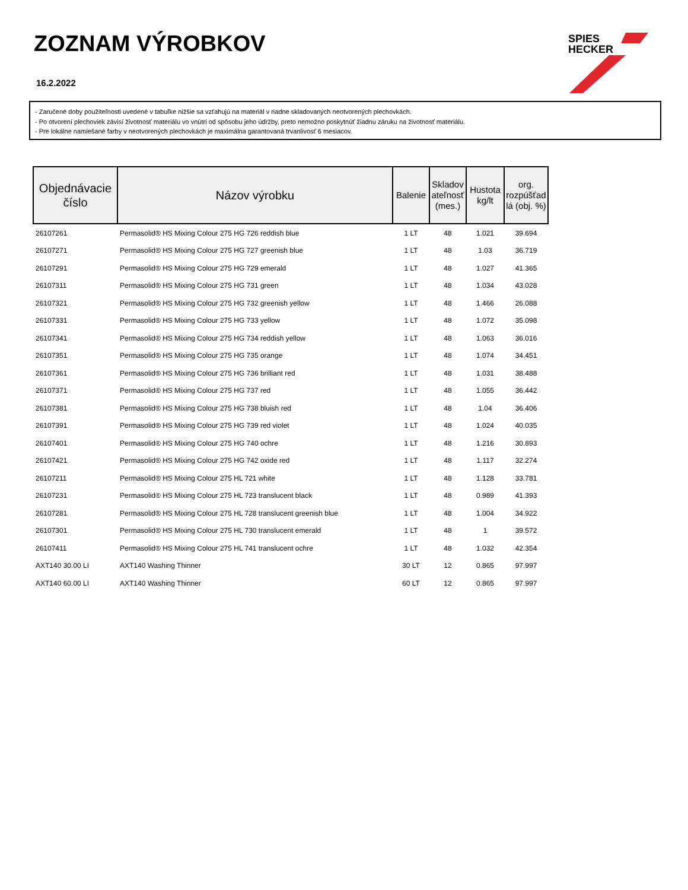ZOZNAM VÝROBKOV
16.2.2022
SPIES
HECKER
- Zaručené doby použiteľnosti uvedené v tabuľke nižšie sa vzťahujú na materiál v riadne skladovaných neotvorených plechovkách.
- Po otvorení plechoviek závisí životnosť materiálu vo vnútri od spôsobu jeho údržby, preto nemožno poskytnúť žiadnu záruku na životnosť materiálu.
- Pre lokálne namiešané farby v neotvorených plechovkách je maximálna garantovaná trvanlivosť 6 mesiacov.
| Objednávacie číslo | Názov výrobku | Balenie | Skladov ateľnosť (mes.) | Hustota kg/lt | org. rozpúšťad lá (obj. %) |
| --- | --- | --- | --- | --- | --- |
| 26107261 | Permasolid® HS Mixing Colour 275 HG 726 reddish blue | 1 LT | 48 | 1.021 | 39.694 |
| 26107271 | Permasolid® HS Mixing Colour 275 HG 727 greenish blue | 1 LT | 48 | 1.03 | 36.719 |
| 26107291 | Permasolid® HS Mixing Colour 275 HG 729 emerald | 1 LT | 48 | 1.027 | 41.365 |
| 26107311 | Permasolid® HS Mixing Colour 275 HG 731 green | 1 LT | 48 | 1.034 | 43.028 |
| 26107321 | Permasolid® HS Mixing Colour 275 HG 732 greenish yellow | 1 LT | 48 | 1.466 | 26.088 |
| 26107331 | Permasolid® HS Mixing Colour 275 HG 733 yellow | 1 LT | 48 | 1.072 | 35.098 |
| 26107341 | Permasolid® HS Mixing Colour 275 HG 734 reddish yellow | 1 LT | 48 | 1.063 | 36.016 |
| 26107351 | Permasolid® HS Mixing Colour 275 HG 735 orange | 1 LT | 48 | 1.074 | 34.451 |
| 26107361 | Permasolid® HS Mixing Colour 275 HG 736 brilliant red | 1 LT | 48 | 1.031 | 38.488 |
| 26107371 | Permasolid® HS Mixing Colour 275 HG 737 red | 1 LT | 48 | 1.055 | 36.442 |
| 26107381 | Permasolid® HS Mixing Colour 275 HG 738 bluish red | 1 LT | 48 | 1.04 | 36.406 |
| 26107391 | Permasolid® HS Mixing Colour 275 HG 739 red violet | 1 LT | 48 | 1.024 | 40.035 |
| 26107401 | Permasolid® HS Mixing Colour 275 HG 740 ochre | 1 LT | 48 | 1.216 | 30.893 |
| 26107421 | Permasolid® HS Mixing Colour 275 HG 742 oxide red | 1 LT | 48 | 1.117 | 32.274 |
| 26107211 | Permasolid® HS Mixing Colour 275 HL 721 white | 1 LT | 48 | 1.128 | 33.781 |
| 26107231 | Permasolid® HS Mixing Colour 275 HL 723 translucent black | 1 LT | 48 | 0.989 | 41.393 |
| 26107281 | Permasolid® HS Mixing Colour 275 HL 728 translucent greenish blue | 1 LT | 48 | 1.004 | 34.922 |
| 26107301 | Permasolid® HS Mixing Colour 275 HL 730 translucent emerald | 1 LT | 48 | 1 | 39.572 |
| 26107411 | Permasolid® HS Mixing Colour 275 HL 741 translucent ochre | 1 LT | 48 | 1.032 | 42.354 |
| AXT140 30.00 LI | AXT140 Washing Thinner | 30 LT | 12 | 0.865 | 97.997 |
| AXT140 60.00 LI | AXT140 Washing Thinner | 60 LT | 12 | 0.865 | 97.997 |